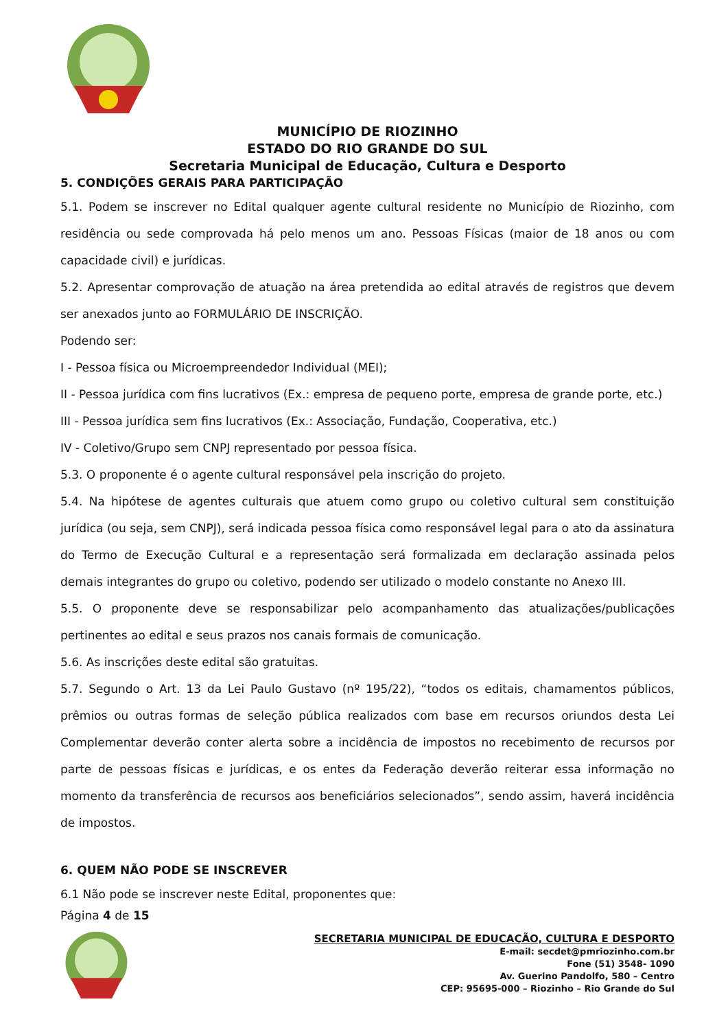MUNICÍPIO DE RIOZINHO
ESTADO DO RIO GRANDE DO SUL
Secretaria Municipal de Educação, Cultura e Desporto
5. CONDIÇÕES GERAIS PARA PARTICIPAÇÃO
5.1. Podem se inscrever no Edital qualquer agente cultural residente no Município de Riozinho, com residência ou sede comprovada há pelo menos um ano. Pessoas Físicas (maior de 18 anos ou com capacidade civil) e jurídicas.
5.2. Apresentar comprovação de atuação na área pretendida ao edital através de registros que devem ser anexados junto ao FORMULÁRIO DE INSCRIÇÃO.
Podendo ser:
I - Pessoa física ou Microempreendedor Individual (MEI);
II - Pessoa jurídica com fins lucrativos (Ex.: empresa de pequeno porte, empresa de grande porte, etc.)
III - Pessoa jurídica sem fins lucrativos (Ex.: Associação, Fundação, Cooperativa, etc.)
IV - Coletivo/Grupo sem CNPJ representado por pessoa física.
5.3. O proponente é o agente cultural responsável pela inscrição do projeto.
5.4. Na hipótese de agentes culturais que atuem como grupo ou coletivo cultural sem constituição jurídica (ou seja, sem CNPJ), será indicada pessoa física como responsável legal para o ato da assinatura do Termo de Execução Cultural e a representação será formalizada em declaração assinada pelos demais integrantes do grupo ou coletivo, podendo ser utilizado o modelo constante no Anexo III.
5.5. O proponente deve se responsabilizar pelo acompanhamento das atualizações/publicações pertinentes ao edital e seus prazos nos canais formais de comunicação.
5.6. As inscrições deste edital são gratuitas.
5.7. Segundo o Art. 13 da Lei Paulo Gustavo (nº 195/22), “todos os editais, chamamentos públicos, prêmios ou outras formas de seleção pública realizados com base em recursos oriundos desta Lei Complementar deverão conter alerta sobre a incidência de impostos no recebimento de recursos por parte de pessoas físicas e jurídicas, e os entes da Federação deverão reiterar essa informação no momento da transferência de recursos aos beneficiários selecionados”, sendo assim, haverá incidência de impostos.
6. QUEM NÃO PODE SE INSCREVER
6.1 Não pode se inscrever neste Edital, proponentes que:
Página 4 de 15
SECRETARIA MUNICIPAL DE EDUCAÇÃO, CULTURA E DESPORTO
E-mail: secdet@pmriozinho.com.br
Fone (51) 3548- 1090
Av. Guerino Pandolfo, 580 – Centro
CEP: 95695-000 – Riozinho – Rio Grande do Sul